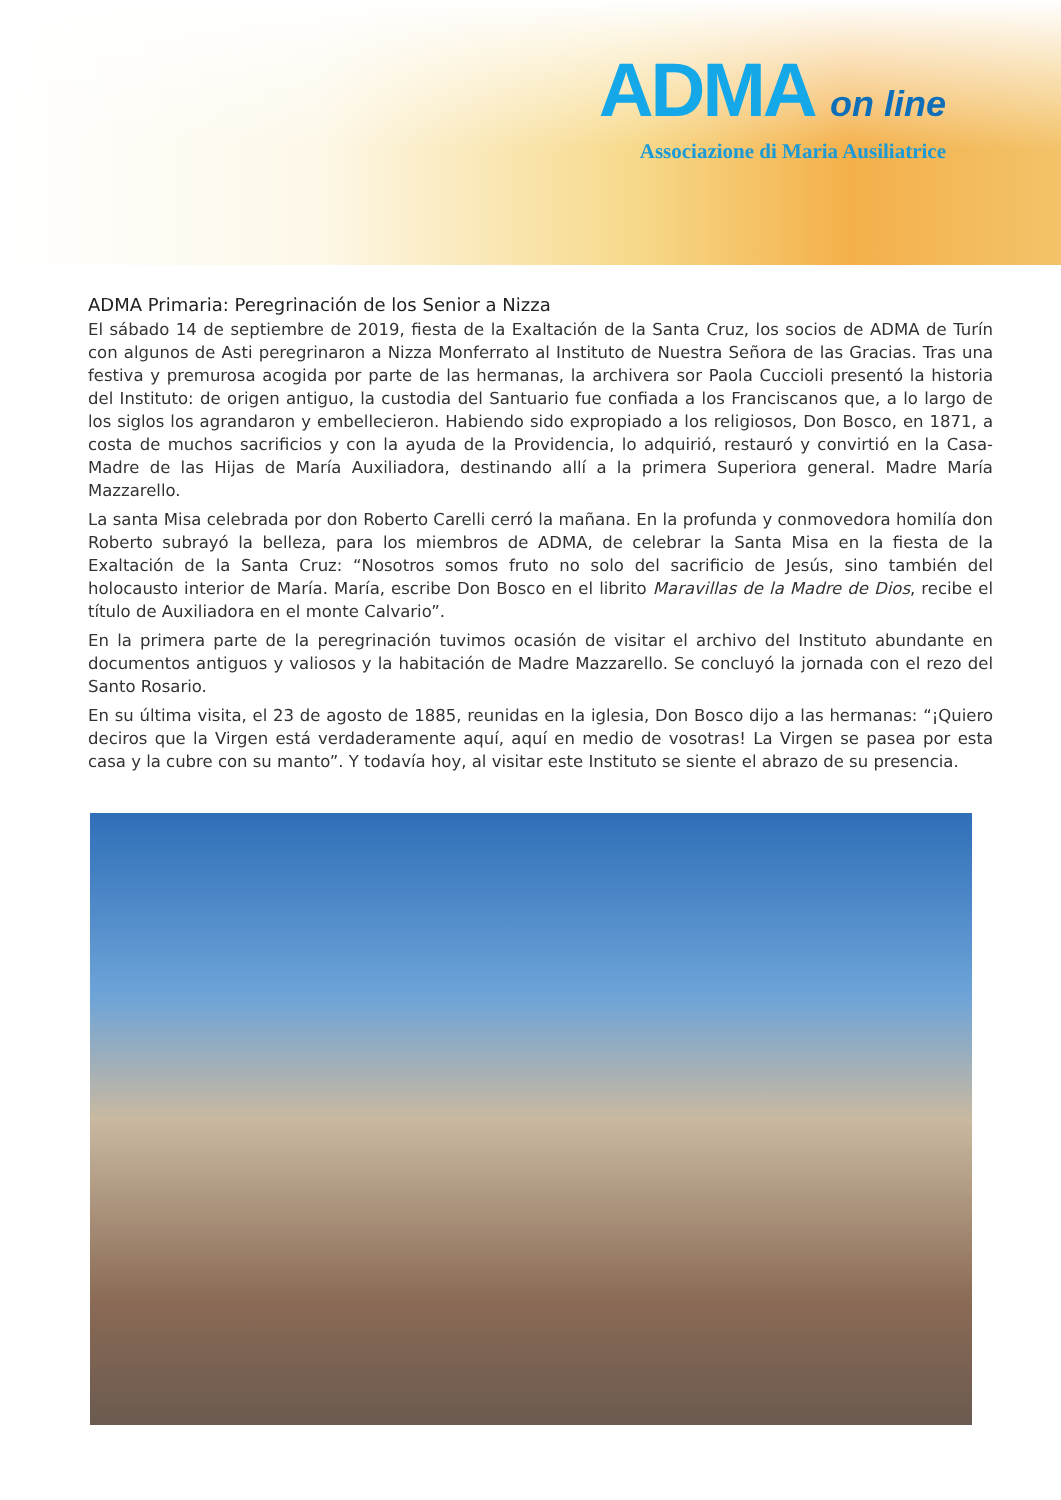ADMA on line
Associazione di Maria Ausiliatrice
ADMA Primaria: Peregrinación de los Senior a Nizza
El sábado 14 de septiembre de 2019, fiesta de la Exaltación de la Santa Cruz, los socios de ADMA de Turín con algunos de Asti peregrinaron a Nizza Monferrato al Instituto de Nuestra Señora de las Gracias. Tras una festiva y premurosa acogida por parte de las hermanas, la archivera sor Paola Cuccioli presentó la historia del Instituto: de origen antiguo, la custodia del Santuario fue confiada a los Franciscanos que, a lo largo de los siglos los agrandaron y embellecieron. Habiendo sido expropiado a los religiosos, Don Bosco, en 1871, a costa de muchos sacrificios y con la ayuda de la Providencia, lo adquirió, restauró y convirtió en la Casa-Madre de las Hijas de María Auxiliadora, destinando allí a la primera Superiora general. Madre María Mazzarello.
La santa Misa celebrada por don Roberto Carelli cerró la mañana. En la profunda y conmovedora homilía don Roberto subrayó la belleza, para los miembros de ADMA, de celebrar la Santa Misa en la fiesta de la Exaltación de la Santa Cruz: “Nosotros somos fruto no solo del sacrificio de Jesús, sino también del holocausto interior de María. María, escribe Don Bosco en el librito Maravillas de la Madre de Dios, recibe el título de Auxiliadora en el monte Calvario”.
En la primera parte de la peregrinación tuvimos ocasión de visitar el archivo del Instituto abundante en documentos antiguos y valiosos y la habitación de Madre Mazzarello. Se concluyó la jornada con el rezo del Santo Rosario.
En su última visita, el 23 de agosto de 1885, reunidas en la iglesia, Don Bosco dijo a las hermanas: “¡Quiero deciros que la Virgen está verdaderamente aquí, aquí en medio de vosotras! La Virgen se pasea por esta casa y la cubre con su manto”. Y todavía hoy, al visitar este Instituto se siente el abrazo de su presencia.